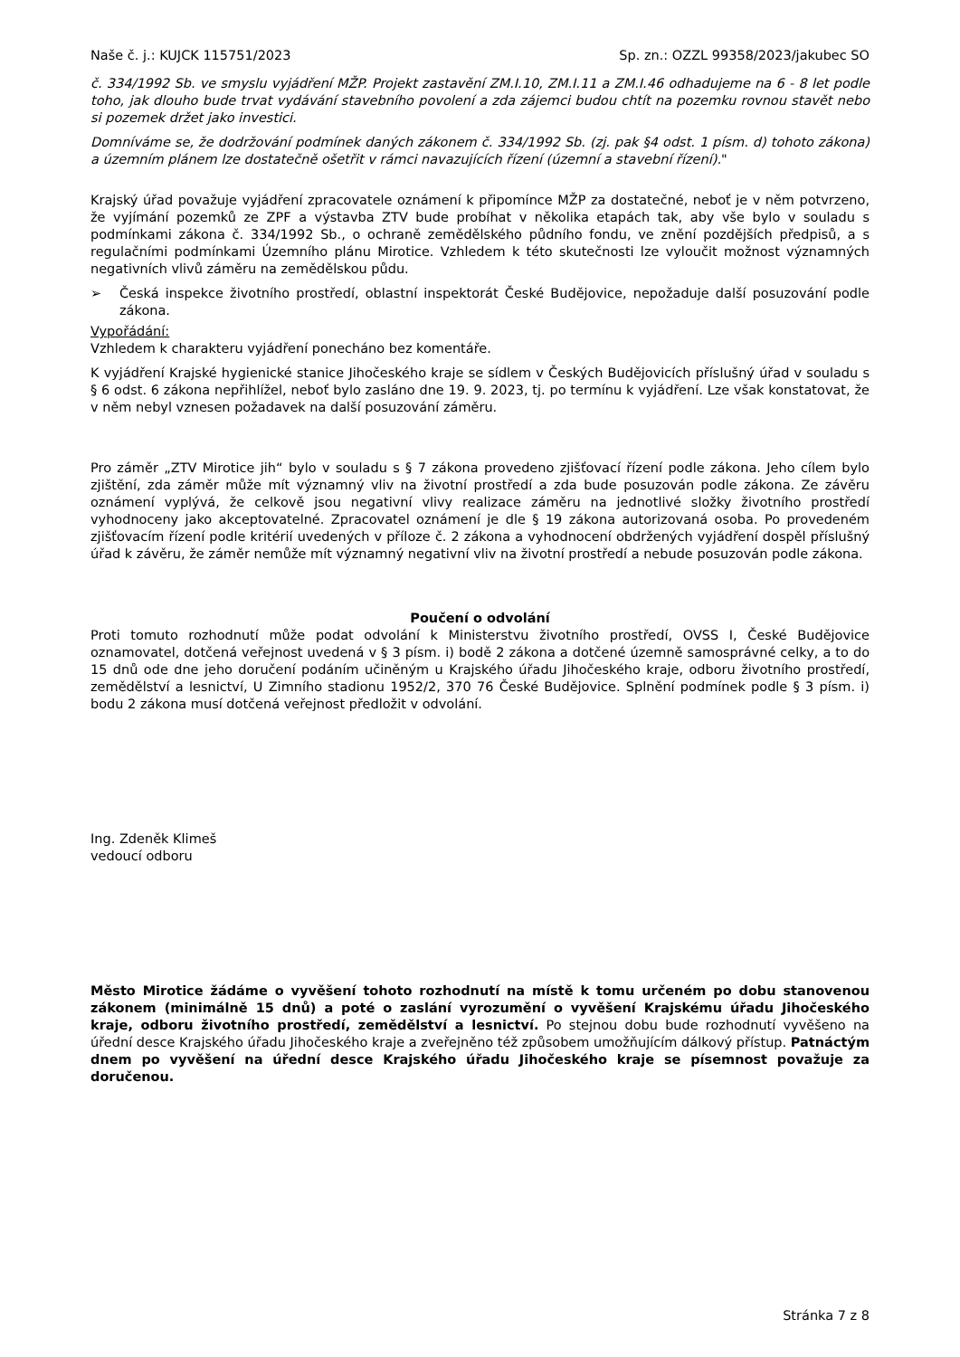Naše č. j.: KUJCK 115751/2023 Sp. zn.: OZZL 99358/2023/jakubec SO
č. 334/1992 Sb. ve smyslu vyjádření MŽP. Projekt zastavění ZM.I.10, ZM.I.11 a ZM.I.46 odhadujeme na 6 - 8 let podle toho, jak dlouho bude trvat vydávání stavebního povolení a zda zájemci budou chtít na pozemku rovnou stavět nebo si pozemek držet jako investici.
Domníváme se, že dodržování podmínek daných zákonem č. 334/1992 Sb. (zj. pak §4 odst. 1 písm. d) tohoto zákona) a územním plánem lze dostatečně ošetřit v rámci navazujících řízení (územní a stavební řízení)."
Krajský úřad považuje vyjádření zpracovatele oznámení k připomínce MŽP za dostatečné, neboť je v něm potvrzeno, že vyjímání pozemků ze ZPF a výstavba ZTV bude probíhat v několika etapách tak, aby vše bylo v souladu s podmínkami zákona č. 334/1992 Sb., o ochraně zemědělského půdního fondu, ve znění pozdějších předpisů, a s regulačními podmínkami Územního plánu Mirotice. Vzhledem k této skutečnosti lze vyloučit možnost významných negativních vlivů záměru na zemědělskou půdu.
➢ Česká inspekce životního prostředí, oblastní inspektorát České Budějovice, nepožaduje další posuzování podle zákona.
Vypořádání:
Vzhledem k charakteru vyjádření ponecháno bez komentáře.
K vyjádření Krajské hygienické stanice Jihočeského kraje se sídlem v Českých Budějovicích příslušný úřad v souladu s § 6 odst. 6 zákona nepřihlížel, neboť bylo zasláno dne 19. 9. 2023, tj. po termínu k vyjádření. Lze však konstatovat, že v něm nebyl vznesen požadavek na další posuzování záměru.
Pro záměr „ZTV Mirotice jih“ bylo v souladu s § 7 zákona provedeno zjišťovací řízení podle zákona. Jeho cílem bylo zjištění, zda záměr může mít významný vliv na životní prostředí a zda bude posuzován podle zákona. Ze závěru oznámení vyplývá, že celkově jsou negativní vlivy realizace záměru na jednotlivé složky životního prostředí vyhodnoceny jako akceptovatelné. Zpracovatel oznámení je dle § 19 zákona autorizovaná osoba. Po provedeném zjišťovacím řízení podle kritérií uvedených v příloze č. 2 zákona a vyhodnocení obdržených vyjádření dospěl příslušný úřad k závěru, že záměr nemůže mít významný negativní vliv na životní prostředí a nebude posuzován podle zákona.
Poučení o odvolání
Proti tomuto rozhodnutí může podat odvolání k Ministerstvu životního prostředí, OVSS I, České Budějovice oznamovatel, dotčená veřejnost uvedená v § 3 písm. i) bodě 2 zákona a dotčené územně samosprávné celky, a to do 15 dnů ode dne jeho doručení podáním učiněným u Krajského úřadu Jihočeského kraje, odboru životního prostředí, zemědělství a lesnictví, U Zimního stadionu 1952/2, 370 76 České Budějovice. Splnění podmínek podle § 3 písm. i) bodu 2 zákona musí dotčená veřejnost předložit v odvolání.
Ing. Zdeněk Klimeš
vedoucí odboru
Město Mirotice žádáme o vyvěšení tohoto rozhodnutí na místě k tomu určeném po dobu stanovenou zákonem (minimálně 15 dnů) a poté o zaslání vyrozumění o vyvěšení Krajskému úřadu Jihočeského kraje, odboru životního prostředí, zemědělství a lesnictví. Po stejnou dobu bude rozhodnutí vyvěšeno na úřední desce Krajského úřadu Jihočeského kraje a zveřejněno též způsobem umožňujícím dálkový přístup. Patnáctým dnem po vyvěšení na úřední desce Krajského úřadu Jihočeského kraje se písemnost považuje za doručenou.
Stránka 7 z 8